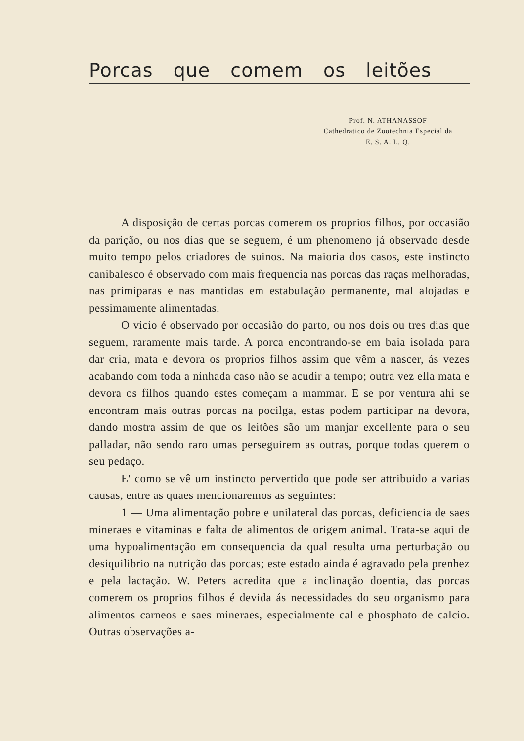Porcas que comem os leitões
Prof. N. ATHANASSOF
Cathedratico de Zootechnia Especial da
E. S. A. L. Q.
A disposição de certas porcas comerem os proprios filhos, por occasião da parição, ou nos dias que se seguem, é um phenomeno já observado desde muito tempo pelos criadores de suinos. Na maioria dos casos, este instincto canibalesco é observado com mais frequencia nas porcas das raças melhoradas, nas primiparas e nas mantidas em estabulação permanente, mal alojadas e pessimamente alimentadas.
O vicio é observado por occasião do parto, ou nos dois ou tres dias que seguem, raramente mais tarde. A porca encontrando-se em baia isolada para dar cria, mata e devora os proprios filhos assim que vêm a nascer, ás vezes acabando com toda a ninhada caso não se acudir a tempo; outra vez ella mata e devora os filhos quando estes começam a mammar. E se por ventura ahi se encontram mais outras porcas na pocilga, estas podem participar na devora, dando mostra assim de que os leitões são um manjar excellente para o seu palladar, não sendo raro umas perseguirem as outras, porque todas querem o seu pedaço.
E' como se vê um instincto pervertido que pode ser attribuido a varias causas, entre as quaes mencionaremos as seguintes:
1 — Uma alimentação pobre e unilateral das porcas, deficiencia de saes mineraes e vitaminas e falta de alimentos de origem animal. Trata-se aqui de uma hypoalimentação em consequencia da qual resulta uma perturbação ou desiquilibrio na nutrição das porcas; este estado ainda é agravado pela prenhez e pela lactação. W. Peters acredita que a inclinação doentia, das porcas comerem os proprios filhos é devida ás necessidades do seu organismo para alimentos carneos e saes mineraes, especialmente cal e phosphato de calcio. Outras observações a-